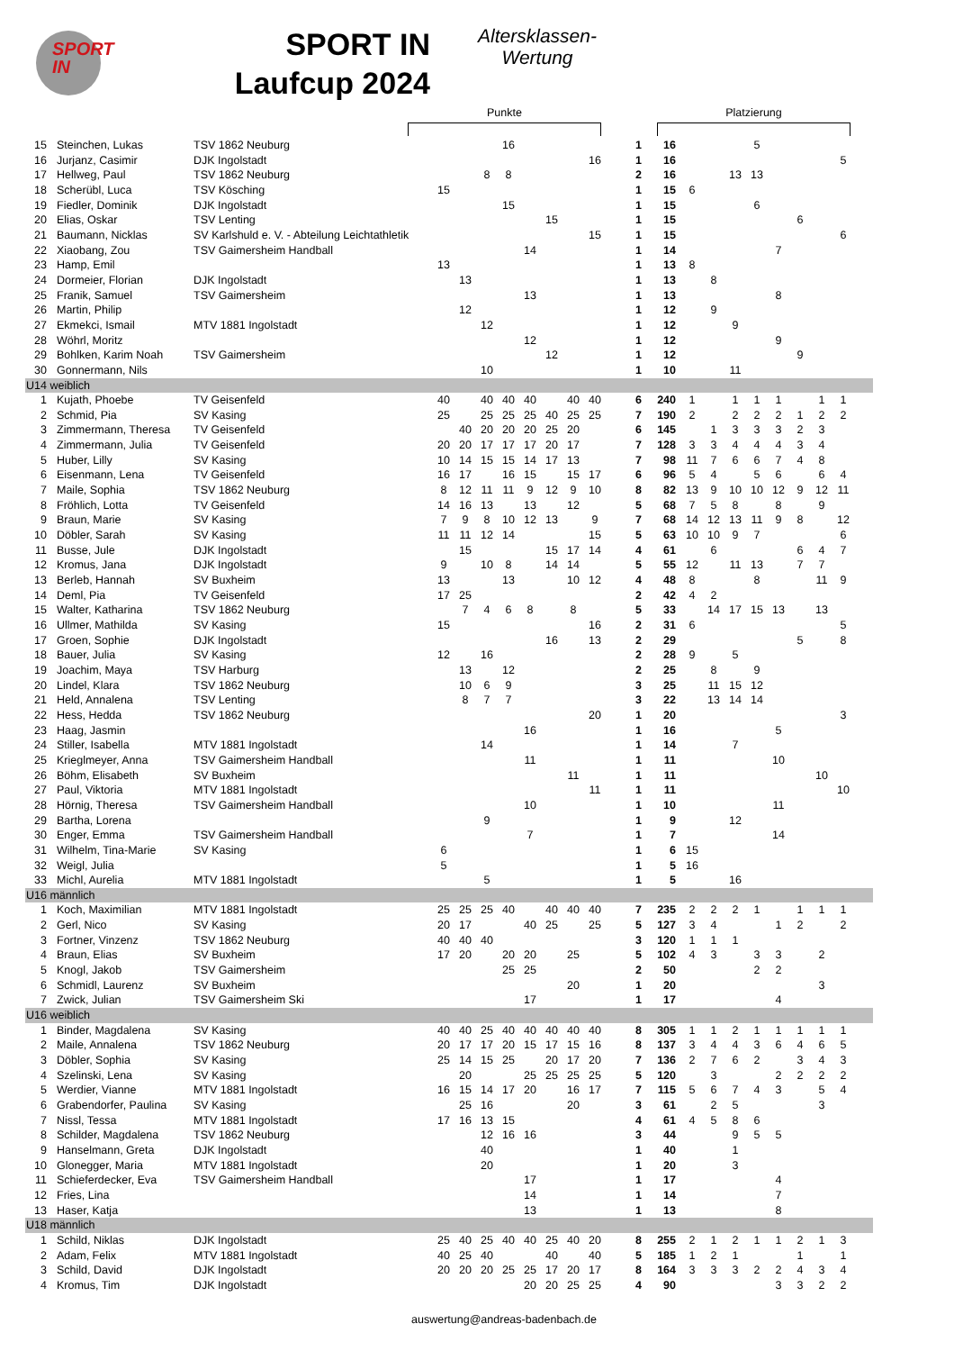SPORT
IN
SPORT IN
Laufcup 2024
Altersklassen-
Wertung
Punkte Platzierung
| 15 | Steinchen, Lukas | TSV 1862 Neuburg | | | | 16 | | | | | 1 | 16 | | | | 5 | | | | | |
| 16 | Jurjanz, Casimir | DJK Ingolstadt | | | | | | | | 16 | 1 | 16 | | | | | | | | 5 | |
| 17 | Hellweg, Paul | TSV 1862 Neuburg | | | 8 | 8 | | | | | 2 | 16 | | | 13 | 13 | | | | | |
| 18 | Scherübl, Luca | TSV Kösching | 15 | | | | | | | | 1 | 15 | 6 | | | | | | | | |
| 19 | Fiedler, Dominik | DJK Ingolstadt | | | | 15 | | | | | 1 | 15 | | | | 6 | | | | | |
| 20 | Elias, Oskar | TSV Lenting | | | | | | 15 | | | 1 | 15 | | | | | | 6 | | | |
| 21 | Baumann, Nicklas | SV Karlshuld e. V. - Abteilung Leichtathletik | | | | | | | | 15 | 1 | 15 | | | | | | | | 6 | |
| 22 | Xiaobang, Zou | TSV Gaimersheim Handball | | | | | 14 | | | | 1 | 14 | | | | | 7 | | | | |
| 23 | Hamp, Emil | | 13 | | | | | | | | 1 | 13 | 8 | | | | | | | | |
| 24 | Dormeier, Florian | DJK Ingolstadt | | 13 | | | | | | | 1 | 13 | | 8 | | | | | | | |
| 25 | Franik, Samuel | TSV Gaimersheim | | | | | 13 | | | | 1 | 13 | | | | | 8 | | | | |
| 26 | Martin, Philip | | | 12 | | | | | | | 1 | 12 | | 9 | | | | | | | |
| 27 | Ekmekci, Ismail | MTV 1881 Ingolstadt | | | 12 | | | | | | 1 | 12 | | | 9 | | | | | | |
| 28 | Wöhrl, Moritz | | | | | | 12 | | | | 1 | 12 | | | | | 9 | | | | |
| 29 | Bohlken, Karim Noah | TSV Gaimersheim | | | | | | 12 | | | 1 | 12 | | | | | | 9 | | | |
| 30 | Gonnermann, Nils | | | | 10 | | | | | | 1 | 10 | | | 11 | | | | | | |
| U14 weiblich | | | | | | | | | | | | | | | | | | | | | |
| 1 | Kujath, Phoebe | TV Geisenfeld | 40 | | 40 | 40 | 40 | | 40 | 40 | 6 | 240 | 1 | | 1 | 1 | 1 | | 1 | 1 | |
| 2 | Schmid, Pia | SV Kasing | 25 | | 25 | 25 | 25 | 40 | 25 | 25 | 7 | 190 | 2 | | 2 | 2 | 2 | 1 | 2 | 2 | |
| 3 | Zimmermann, Theresa | TV Geisenfeld | | 40 | 20 | 20 | 20 | 25 | 20 | | 6 | 145 | | 1 | 3 | 3 | 3 | 2 | 3 | | |
| 4 | Zimmermann, Julia | TV Geisenfeld | 20 | 20 | 17 | 17 | 17 | 20 | 17 | | 7 | 128 | 3 | 3 | 4 | 4 | 4 | 3 | 4 | | |
| 5 | Huber, Lilly | SV Kasing | 10 | 14 | 15 | 15 | 14 | 17 | 13 | | 7 | 98 | 11 | 7 | 6 | 6 | 7 | 4 | 8 | | |
| 6 | Eisenmann, Lena | TV Geisenfeld | 16 | 17 | | 16 | 15 | | 15 | 17 | 6 | 96 | 5 | 4 | | 5 | 6 | | 6 | 4 | |
| 7 | Maile, Sophia | TSV 1862 Neuburg | 8 | 12 | 11 | 11 | 9 | 12 | 9 | 10 | 8 | 82 | 13 | 9 | 10 | 10 | 12 | 9 | 12 | 11 | |
| 8 | Fröhlich, Lotta | TV Geisenfeld | 14 | 16 | 13 | | 13 | | 12 | | 5 | 68 | 7 | 5 | 8 | | 8 | | 9 | | |
| 9 | Braun, Marie | SV Kasing | 7 | 9 | 8 | 10 | 12 | 13 | | 9 | 7 | 68 | 14 | 12 | 13 | 11 | 9 | 8 | | 12 | |
| 10 | Döbler, Sarah | SV Kasing | 11 | 11 | 12 | 14 | | | | 15 | 5 | 63 | 10 | 10 | 9 | 7 | | | | 6 | |
| 11 | Busse, Jule | DJK Ingolstadt | | 15 | | | | 15 | 17 | 14 | 4 | 61 | | 6 | | | | 6 | 4 | 7 | |
| 12 | Kromus, Jana | DJK Ingolstadt | 9 | | 10 | 8 | | 14 | 14 | | 5 | 55 | 12 | | 11 | 13 | | 7 | 7 | | |
| 13 | Berleb, Hannah | SV Buxheim | 13 | | | 13 | | | 10 | 12 | 4 | 48 | 8 | | | 8 | | | 11 | 9 | |
| 14 | Deml, Pia | TV Geisenfeld | 17 | 25 | | | | | | | 2 | 42 | 4 | 2 | | | | | | | |
| 15 | Walter, Katharina | TSV 1862 Neuburg | | 7 | 4 | 6 | 8 | | 8 | | 5 | 33 | | 14 | 17 | 15 | 13 | | 13 | | |
| 16 | Ullmer, Mathilda | SV Kasing | 15 | | | | | | | 16 | 2 | 31 | 6 | | | | | | | 5 | |
| 17 | Groen, Sophie | DJK Ingolstadt | | | | | | 16 | | 13 | 2 | 29 | | | | | | 5 | | 8 | |
| 18 | Bauer, Julia | SV Kasing | 12 | | 16 | | | | | | 2 | 28 | 9 | | 5 | | | | | | |
| 19 | Joachim, Maya | TSV Harburg | | 13 | | 12 | | | | | 2 | 25 | | 8 | | 9 | | | | | |
| 20 | Lindel, Klara | TSV 1862 Neuburg | | 10 | 6 | 9 | | | | | 3 | 25 | | 11 | 15 | 12 | | | | | |
| 21 | Held, Annalena | TSV Lenting | | 8 | 7 | 7 | | | | | 3 | 22 | | 13 | 14 | 14 | | | | | |
| 22 | Hess, Hedda | TSV 1862 Neuburg | | | | | | | | 20 | 1 | 20 | | | | | | | | 3 | |
| 23 | Haag, Jasmin | | | | | | 16 | | | | 1 | 16 | | | | | 5 | | | | |
| 24 | Stiller, Isabella | MTV 1881 Ingolstadt | | | 14 | | | | | | 1 | 14 | | | 7 | | | | | | |
| 25 | Krieglmeyer, Anna | TSV Gaimersheim Handball | | | | | 11 | | | | 1 | 11 | | | | | 10 | | | | |
| 26 | Böhm, Elisabeth | SV Buxheim | | | | | | | 11 | | 1 | 11 | | | | | | | 10 | | |
| 27 | Paul, Viktoria | MTV 1881 Ingolstadt | | | | | | | | 11 | 1 | 11 | | | | | | | | 10 | |
| 28 | Hörnig, Theresa | TSV Gaimersheim Handball | | | | | 10 | | | | 1 | 10 | | | | | 11 | | | | |
| 29 | Bartha, Lorena | | | | 9 | | | | | | 1 | 9 | | | 12 | | | | | | |
| 30 | Enger, Emma | TSV Gaimersheim Handball | | | | | 7 | | | | 1 | 7 | | | | | 14 | | | | |
| 31 | Wilhelm, Tina-Marie | SV Kasing | 6 | | | | | | | | 1 | 6 | 15 | | | | | | | | |
| 32 | Weigl, Julia | | 5 | | | | | | | | 1 | 5 | 16 | | | | | | | | |
| 33 | Michl, Aurelia | MTV 1881 Ingolstadt | | | 5 | | | | | | 1 | 5 | | | 16 | | | | | | |
| U16 männlich | | | | | | | | | | | | | | | | | | | | | |
| 1 | Koch, Maximilian | MTV 1881 Ingolstadt | 25 | 25 | 25 | 40 | | 40 | 40 | 40 | 7 | 235 | 2 | 2 | 2 | 1 | | 1 | 1 | 1 | |
| 2 | Gerl, Nico | SV Kasing | 20 | 17 | | | 40 | 25 | | 25 | 5 | 127 | 3 | 4 | | | 1 | 2 | | 2 | |
| 3 | Fortner, Vinzenz | TSV 1862 Neuburg | 40 | 40 | 40 | | | | | | 3 | 120 | 1 | 1 | 1 | | | | | | |
| 4 | Braun, Elias | SV Buxheim | 17 | 20 | | 20 | 20 | | 25 | | 5 | 102 | 4 | 3 | | 3 | 3 | | 2 | | |
| 5 | Knogl, Jakob | TSV Gaimersheim | | | | 25 | 25 | | | | 2 | 50 | | | | 2 | 2 | | | | |
| 6 | Schmidl, Laurenz | SV Buxheim | | | | | | | 20 | | 1 | 20 | | | | | | | 3 | | |
| 7 | Zwick, Julian | TSV Gaimersheim Ski | | | | | 17 | | | | 1 | 17 | | | | | 4 | | | | |
| U16 weiblich | | | | | | | | | | | | | | | | | | | | | |
| 1 | Binder, Magdalena | SV Kasing | 40 | 40 | 25 | 40 | 40 | 40 | 40 | 40 | 8 | 305 | 1 | 1 | 2 | 1 | 1 | 1 | 1 | 1 | |
| 2 | Maile, Annalena | TSV 1862 Neuburg | 20 | 17 | 17 | 20 | 15 | 17 | 15 | 16 | 8 | 137 | 3 | 4 | 4 | 3 | 6 | 4 | 6 | 5 | |
| 3 | Döbler, Sophia | SV Kasing | 25 | 14 | 15 | 25 | | 20 | 17 | 20 | 7 | 136 | 2 | 7 | 6 | 2 | | 3 | 4 | 3 | |
| 4 | Szelinski, Lena | SV Kasing | | 20 | | | 25 | 25 | 25 | 25 | 5 | 120 | | 3 | | | 2 | 2 | 2 | 2 | |
| 5 | Werdier, Vianne | MTV 1881 Ingolstadt | 16 | 15 | 14 | 17 | 20 | | 16 | 17 | 7 | 115 | 5 | 6 | 7 | 4 | 3 | | 5 | 4 | |
| 6 | Grabendorfer, Paulina | SV Kasing | | 25 | 16 | | | | 20 | | 3 | 61 | | 2 | 5 | | | | 3 | | |
| 7 | Nissl, Tessa | MTV 1881 Ingolstadt | 17 | 16 | 13 | 15 | | | | | 4 | 61 | 4 | 5 | 8 | 6 | | | | | |
| 8 | Schilder, Magdalena | TSV 1862 Neuburg | | | 12 | 16 | 16 | | | | 3 | 44 | | | 9 | 5 | 5 | | | | |
| 9 | Hanselmann, Greta | DJK Ingolstadt | | | 40 | | | | | | 1 | 40 | | | 1 | | | | | | |
| 10 | Glonegger, Maria | MTV 1881 Ingolstadt | | | 20 | | | | | | 1 | 20 | | | 3 | | | | | | |
| 11 | Schieferdecker, Eva | TSV Gaimersheim Handball | | | | | 17 | | | | 1 | 17 | | | | | 4 | | | | |
| 12 | Fries, Lina | | | | | | 14 | | | | 1 | 14 | | | | | 7 | | | | |
| 13 | Haser, Katja | | | | | | 13 | | | | 1 | 13 | | | | | 8 | | | | |
| U18 männlich | | | | | | | | | | | | | | | | | | | | | |
| 1 | Schild, Niklas | DJK Ingolstadt | 25 | 40 | 25 | 40 | 40 | 25 | 40 | 20 | 8 | 255 | 2 | 1 | 2 | 1 | 1 | 2 | 1 | 3 | |
| 2 | Adam, Felix | MTV 1881 Ingolstadt | 40 | 25 | 40 | | | 40 | | 40 | 5 | 185 | 1 | 2 | 1 | | | 1 | | 1 | |
| 3 | Schild, David | DJK Ingolstadt | 20 | 20 | 20 | 25 | 25 | 17 | 20 | 17 | 8 | 164 | 3 | 3 | 3 | 2 | 2 | 4 | 3 | 4 | |
| 4 | Kromus, Tim | DJK Ingolstadt | | | | | 20 | 20 | 25 | 25 | 4 | 90 | | | | | 3 | 3 | 2 | 2 | |
auswertung@andreas-badenbach.de